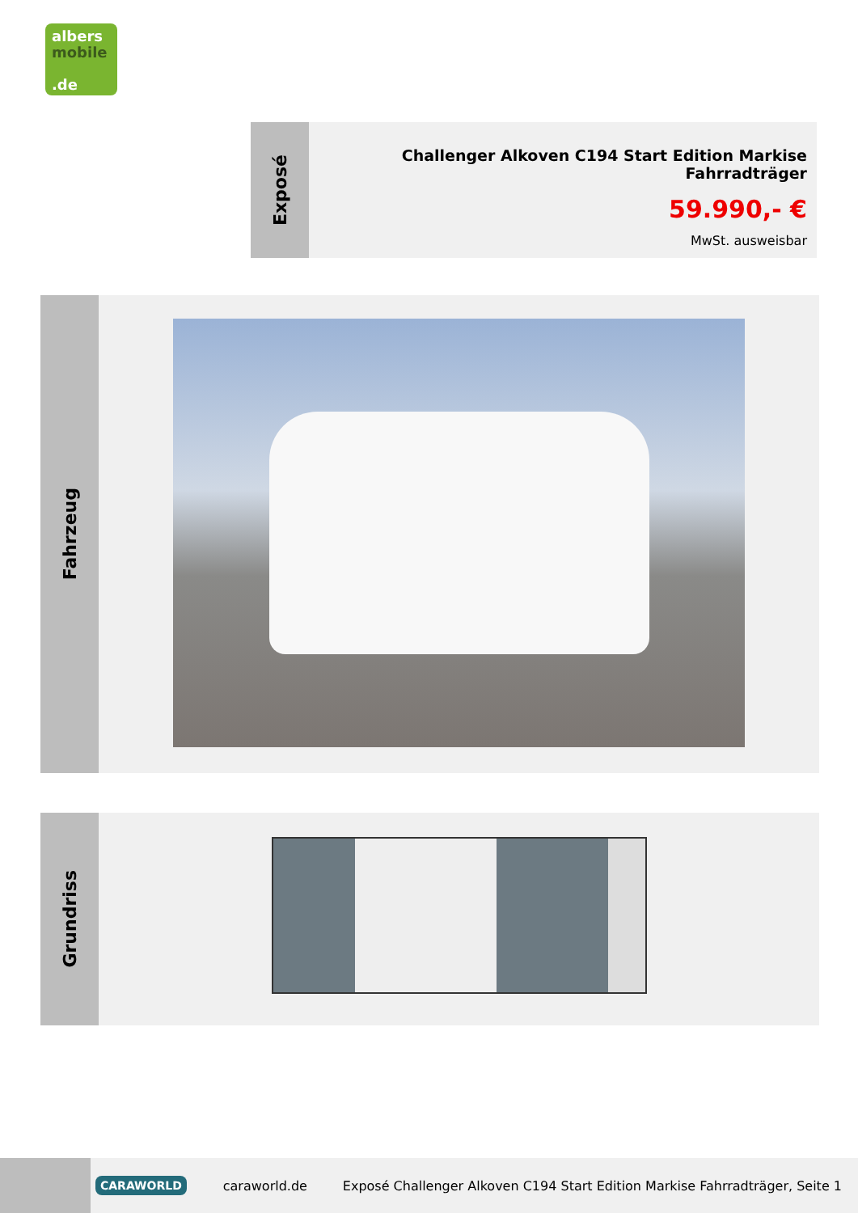albers
mobile
.de
Exposé
Challenger Alkoven C194 Start Edition Markise Fahrradträger
59.990,- €
MwSt. ausweisbar
Fahrzeug
Grundriss
CARAWORLD caraworld.de Exposé Challenger Alkoven C194 Start Edition Markise Fahrradträger, Seite 1